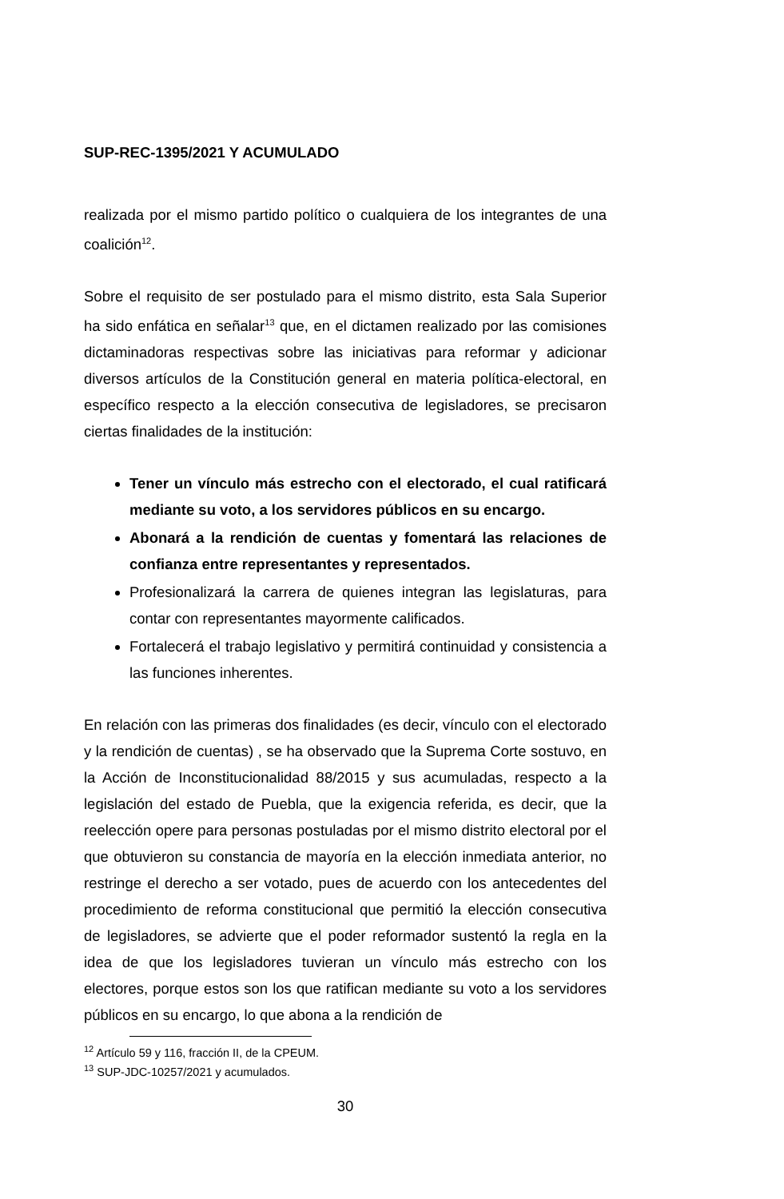SUP-REC-1395/2021 Y ACUMULADO
realizada por el mismo partido político o cualquiera de los integrantes de una coalición<sup>12</sup>.
Sobre el requisito de ser postulado para el mismo distrito, esta Sala Superior ha sido enfática en señalar<sup>13</sup> que, en el dictamen realizado por las comisiones dictaminadoras respectivas sobre las iniciativas para reformar y adicionar diversos artículos de la Constitución general en materia política-electoral, en específico respecto a la elección consecutiva de legisladores, se precisaron ciertas finalidades de la institución:
Tener un vínculo más estrecho con el electorado, el cual ratificará mediante su voto, a los servidores públicos en su encargo.
Abonará a la rendición de cuentas y fomentará las relaciones de confianza entre representantes y representados.
Profesionalizará la carrera de quienes integran las legislaturas, para contar con representantes mayormente calificados.
Fortalecerá el trabajo legislativo y permitirá continuidad y consistencia a las funciones inherentes.
En relación con las primeras dos finalidades (es decir, vínculo con el electorado y la rendición de cuentas) , se ha observado que la Suprema Corte sostuvo, en la Acción de Inconstitucionalidad 88/2015 y sus acumuladas, respecto a la legislación del estado de Puebla, que la exigencia referida, es decir, que la reelección opere para personas postuladas por el mismo distrito electoral por el que obtuvieron su constancia de mayoría en la elección inmediata anterior, no restringe el derecho a ser votado, pues de acuerdo con los antecedentes del procedimiento de reforma constitucional que permitió la elección consecutiva de legisladores, se advierte que el poder reformador sustentó la regla en la idea de que los legisladores tuvieran un vínculo más estrecho con los electores, porque estos son los que ratifican mediante su voto a los servidores públicos en su encargo, lo que abona a la rendición de
<sup>12</sup> Artículo 59 y 116, fracción II, de la CPEUM.
<sup>13</sup> SUP-JDC-10257/2021 y acumulados.
30